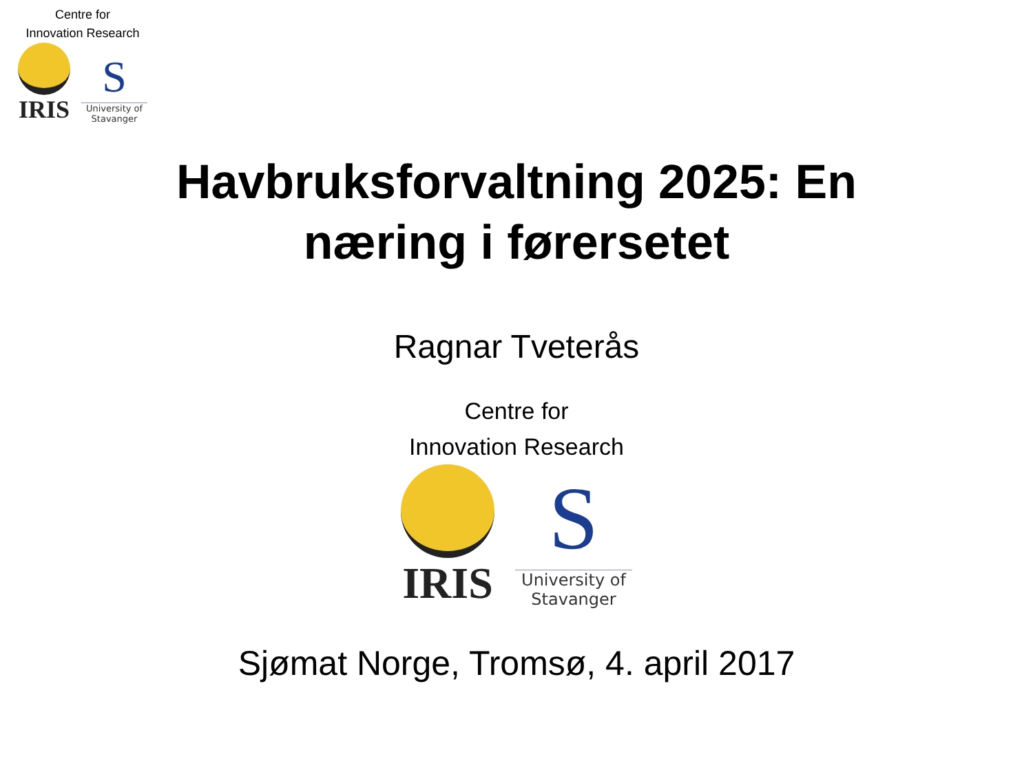Centre for
Innovation Research
IRIS
S
University of
Stavanger
Havbruksforvaltning 2025: En
næring i førersetet
Ragnar Tveterås
Centre for
Innovation Research
IRIS
S
University of
Stavanger
Sjømat Norge, Tromsø, 4. april 2017